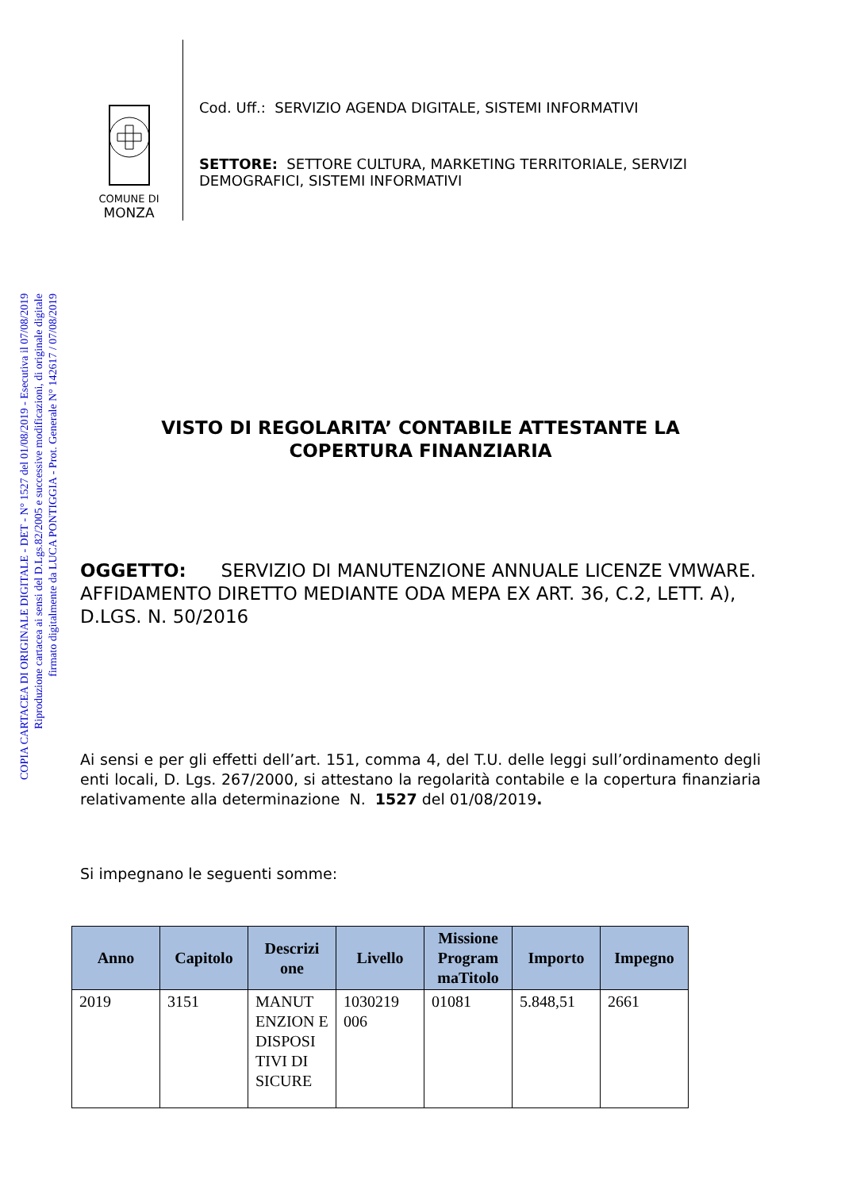COPIA CARTACEA DI ORIGINALE DIGITALE - DET - N° 1527 del 01/08/2019 - Esecutiva il 07/08/2019
Riproduzione cartacea ai sensi del D.Lgs.82/2005 e successive modificazioni, di originale digitale
firmato digitalmente da LUCA PONTIGGIA - Prot. Generale N° 142617 / 07/08/2019
COMUNE DI
MONZA
Cod. Uff.: SERVIZIO AGENDA DIGITALE, SISTEMI INFORMATIVI
SETTORE: SETTORE CULTURA, MARKETING TERRITORIALE, SERVIZI DEMOGRAFICI, SISTEMI INFORMATIVI
VISTO DI REGOLARITA’ CONTABILE ATTESTANTE LA
COPERTURA FINANZIARIA
OGGETTO: SERVIZIO DI MANUTENZIONE ANNUALE LICENZE VMWARE. AFFIDAMENTO DIRETTO MEDIANTE ODA MEPA EX ART. 36, C.2, LETT. A), D.LGS. N. 50/2016
Ai sensi e per gli effetti dell’art. 151, comma 4, del T.U. delle leggi sull’ordinamento degli enti locali, D. Lgs. 267/2000, si attestano la regolarità contabile e la copertura finanziaria relativamente alla determinazione N. 1527 del 01/08/2019.
Si impegnano le seguenti somme:
| Anno | Capitolo | Descrizi one | Livello | Missione Program maTitolo | Importo | Impegno |
| --- | --- | --- | --- | --- | --- | --- |
| 2019 | 3151 | MANUT ENZION E DISPOSI TIVI DI SICURE | 1030219 006 | 01081 | 5.848,51 | 2661 |